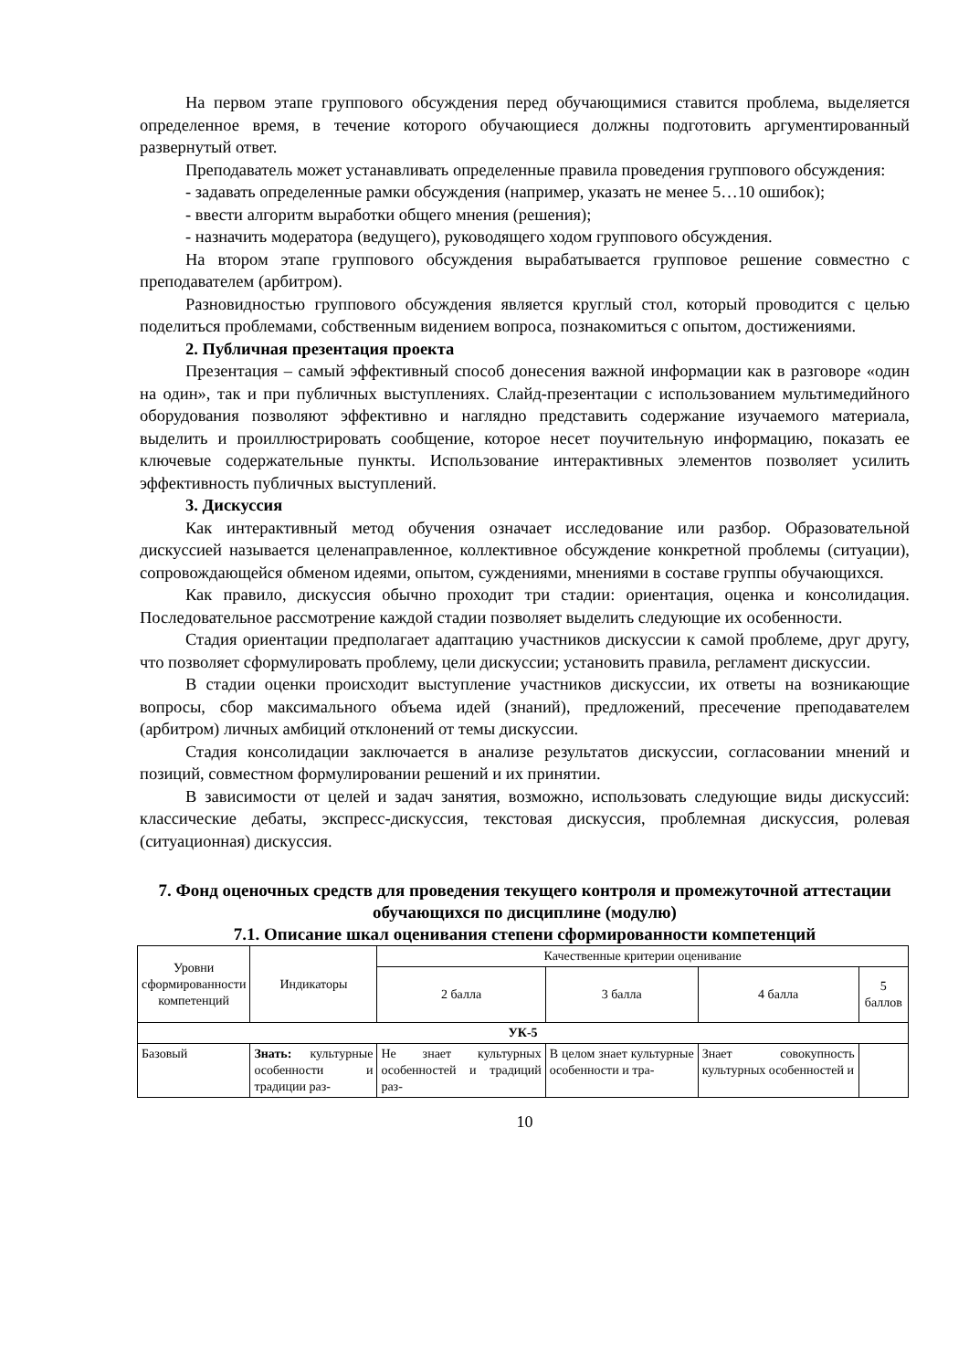На первом этапе группового обсуждения перед обучающимися ставится проблема, выделяется определенное время, в течение которого обучающиеся должны подготовить аргументированный развернутый ответ.
Преподаватель может устанавливать определенные правила проведения группового обсуждения:
- задавать определенные рамки обсуждения (например, указать не менее 5…10 ошибок);
- ввести алгоритм выработки общего мнения (решения);
- назначить модератора (ведущего), руководящего ходом группового обсуждения.
На втором этапе группового обсуждения вырабатывается групповое решение совместно с преподавателем (арбитром).
Разновидностью группового обсуждения является круглый стол, который проводится с целью поделиться проблемами, собственным видением вопроса, познакомиться с опытом, достижениями.
2. Публичная презентация проекта
Презентация – самый эффективный способ донесения важной информации как в разговоре «один на один», так и при публичных выступлениях. Слайд-презентации с использованием мультимедийного оборудования позволяют эффективно и наглядно представить содержание изучаемого материала, выделить и проиллюстрировать сообщение, которое несет поучительную информацию, показать ее ключевые содержательные пункты. Использование интерактивных элементов позволяет усилить эффективность публичных выступлений.
3. Дискуссия
Как интерактивный метод обучения означает исследование или разбор. Образовательной дискуссией называется целенаправленное, коллективное обсуждение конкретной проблемы (ситуации), сопровождающейся обменом идеями, опытом, суждениями, мнениями в составе группы обучающихся.
Как правило, дискуссия обычно проходит три стадии: ориентация, оценка и консолидация. Последовательное рассмотрение каждой стадии позволяет выделить следующие их особенности.
Стадия ориентации предполагает адаптацию участников дискуссии к самой проблеме, друг другу, что позволяет сформулировать проблему, цели дискуссии; установить правила, регламент дискуссии.
В стадии оценки происходит выступление участников дискуссии, их ответы на возникающие вопросы, сбор максимального объема идей (знаний), предложений, пресечение преподавателем (арбитром) личных амбиций отклонений от темы дискуссии.
Стадия консолидации заключается в анализе результатов дискуссии, согласовании мнений и позиций, совместном формулировании решений и их принятии.
В зависимости от целей и задач занятия, возможно, использовать следующие виды дискуссий: классические дебаты, экспресс-дискуссия, текстовая дискуссия, проблемная дискуссия, ролевая (ситуационная) дискуссия.
7. Фонд оценочных средств для проведения текущего контроля и промежуточной аттестации обучающихся по дисциплине (модулю)
7.1. Описание шкал оценивания степени сформированности компетенций
| Уровни сформированности компетенций | Индикаторы | Качественные критерии оценивание | | | |
| --- | --- | --- | --- | --- | --- |
| | | 2 балла | 3 балла | 4 балла | 5 баллов |
| УК-5 | | | | | |
| Базовый | Знать: культурные особенности и традиции раз- | Не знает культурных особенностей и традиций раз- | В целом знает культурные особенности и тра- | Знает совокупность культурных особенностей и | |
10